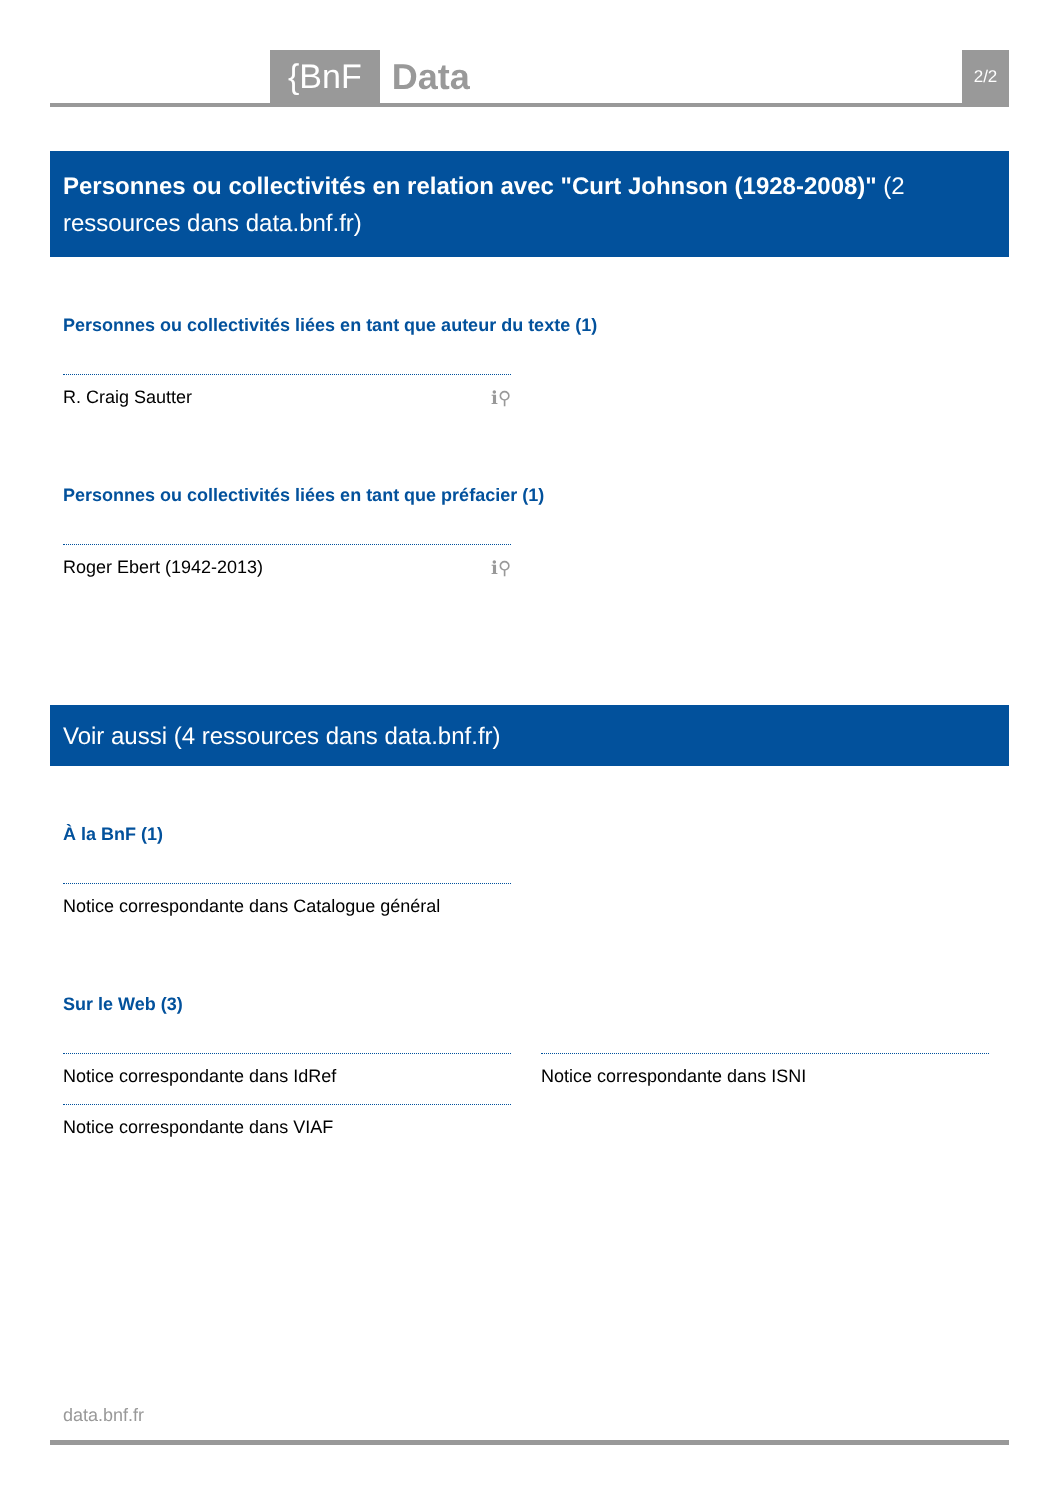{BnF Data 2/2
Personnes ou collectivités en relation avec "Curt Johnson (1928-2008)" (2 ressources dans data.bnf.fr)
Personnes ou collectivités liées en tant que auteur du texte (1)
R. Craig Sautter ℹ⚲
Personnes ou collectivités liées en tant que préfacier (1)
Roger Ebert (1942-2013) ℹ⚲
Voir aussi (4 ressources dans data.bnf.fr)
À la BnF (1)
Notice correspondante dans Catalogue général
Sur le Web (3)
Notice correspondante dans IdRef
Notice correspondante dans VIAF
Notice correspondante dans ISNI
data.bnf.fr